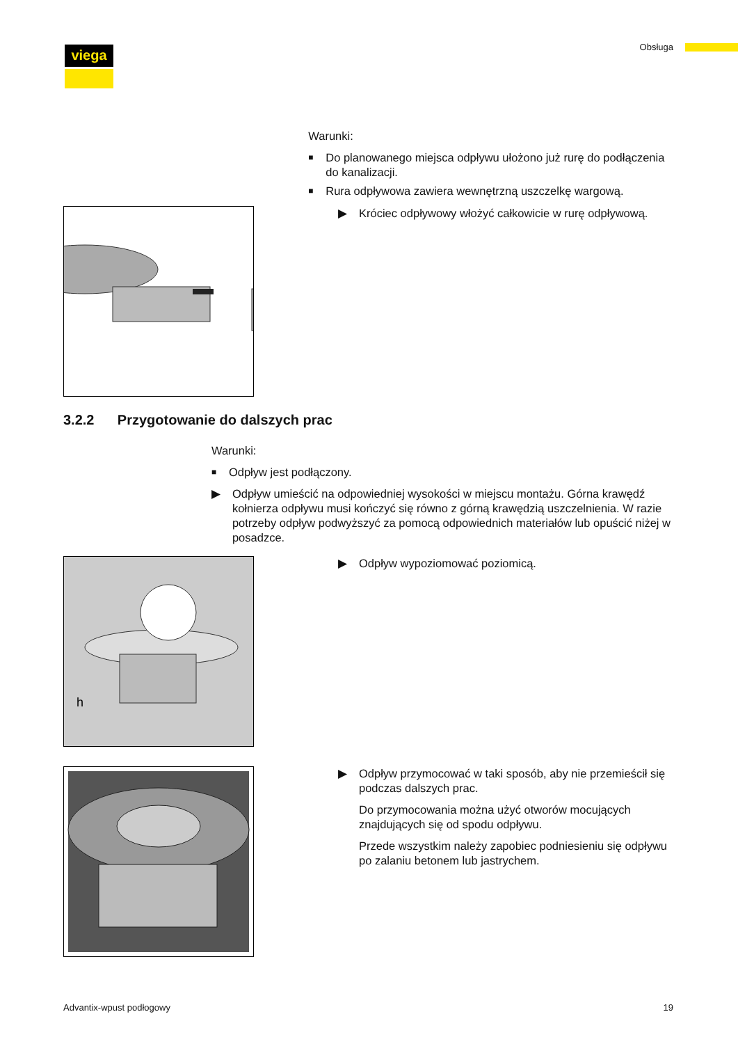viega Obsługa
Warunki:
■ Do planowanego miejsca odpływu ułożono już rurę do podłączenia do kanalizacji.
■ Rura odpływowa zawiera wewnętrzną uszczelkę wargową.
▶ Króciec odpływowy włożyć całkowicie w rurę odpływową.
3.2.2 Przygotowanie do dalszych prac
Warunki:
■ Odpływ jest podłączony.
▶ Odpływ umieścić na odpowiedniej wysokości w miejscu montażu. Górna krawędź kołnierza odpływu musi kończyć się równo z górną krawędzią uszczelnienia. W razie potrzeby odpływ podwyższyć za pomocą odpowiednich materiałów lub opuścić niżej w posadzce.
h
▶ Odpływ wypoziomować poziomicą.
▶ Odpływ przymocować w taki sposób, aby nie przemieścił się podczas dalszych prac.
Do przymocowania można użyć otworów mocujących znajdujących się od spodu odpływu.
Przede wszystkim należy zapobiec podniesieniu się odpływu po zalaniu betonem lub jastrychem.
Advantix-wpust podłogowy 19